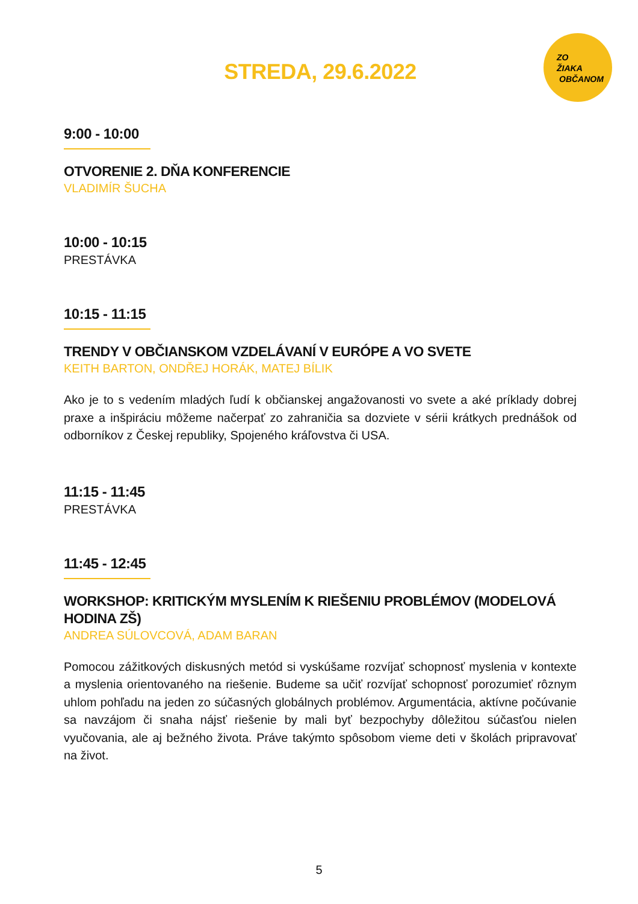ZO
ŽIAKA
OBČANOM
STREDA, 29.6.2022
9:00 - 10:00
OTVORENIE 2. DŇA KONFERENCIE
VLADIMÍR ŠUCHA
10:00 - 10:15
PRESTÁVKA
10:15 - 11:15
TRENDY V OBČIANSKOM VZDELÁVANÍ V EURÓPE A VO SVETE
KEITH BARTON, ONDŘEJ HORÁK, MATEJ BÍLIK
Ako je to s vedením mladých ľudí k občianskej angažovanosti vo svete a aké príklady dobrej praxe a inšpiráciu môžeme načerpať zo zahraničia sa dozviete v sérii krátkych prednášok od odborníkov z Českej republiky, Spojeného kráľovstva či USA.
11:15 - 11:45
PRESTÁVKA
11:45 - 12:45
WORKSHOP: KRITICKÝM MYSLENÍM K RIEŠENIU PROBLÉMOV (MODELOVÁ HODINA ZŠ)
ANDREA SÚLOVCOVÁ, ADAM BARAN
Pomocou zážitkových diskusných metód si vyskúšame rozvíjať schopnosť myslenia v kontexte a myslenia orientovaného na riešenie. Budeme sa učiť rozvíjať schopnosť porozumieť rôznym uhlom pohľadu na jeden zo súčasných globálnych problémov. Argumentácia, aktívne počúvanie sa navzájom či snaha nájsť riešenie by mali byť bezpochyby dôležitou súčasťou nielen vyučovania, ale aj bežného života. Práve takýmto spôsobom vieme deti v školách pripravovať na život.
5